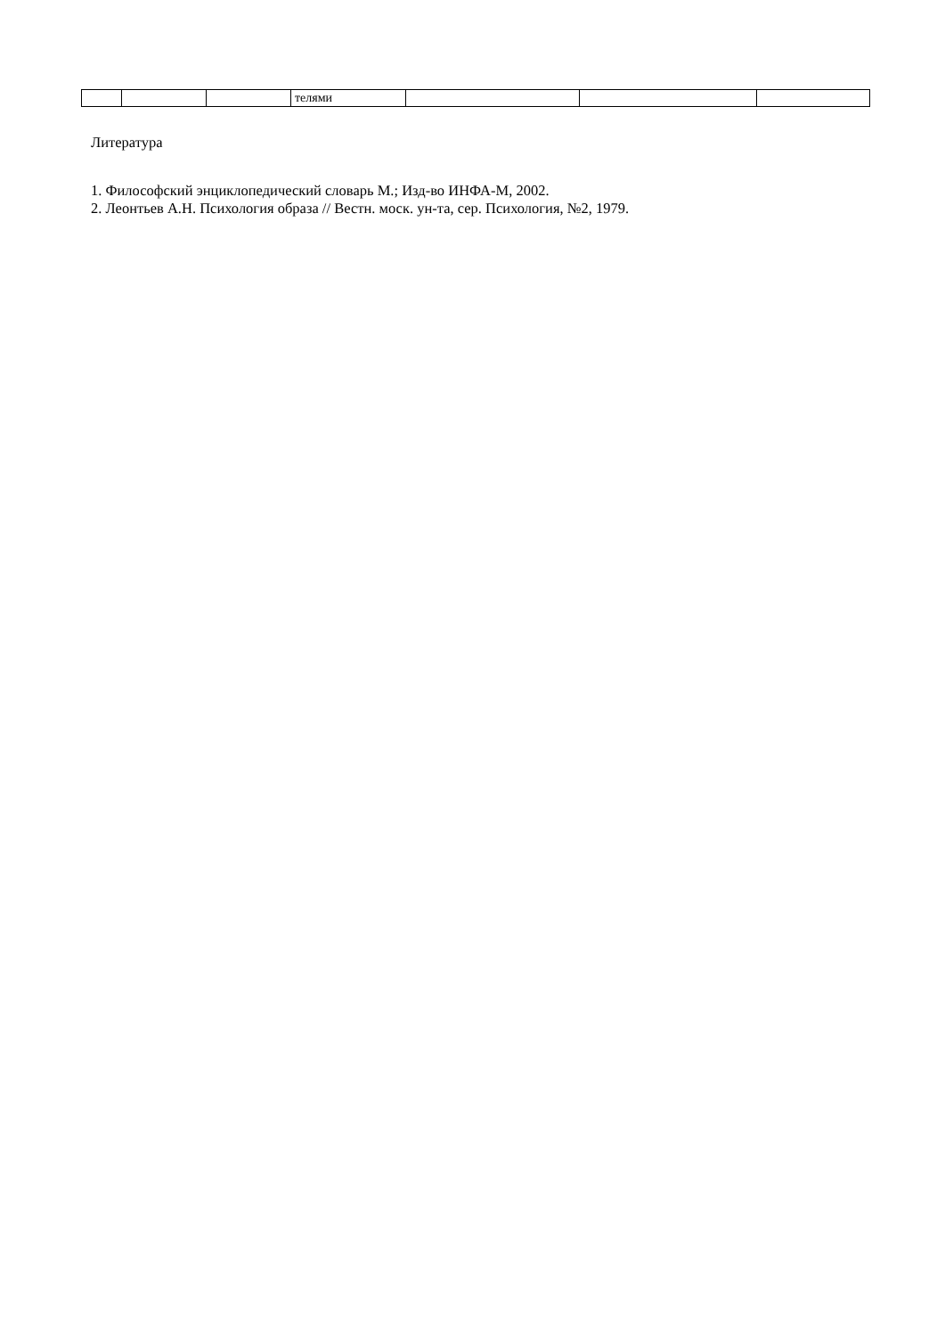| | | | телями | | | |
Литература
1. Философский энциклопедический словарь М.; Изд-во ИНФА-М, 2002.
2. Леонтьев А.Н. Психология образа // Вестн. моск. ун-та, сер. Психология, №2, 1979.